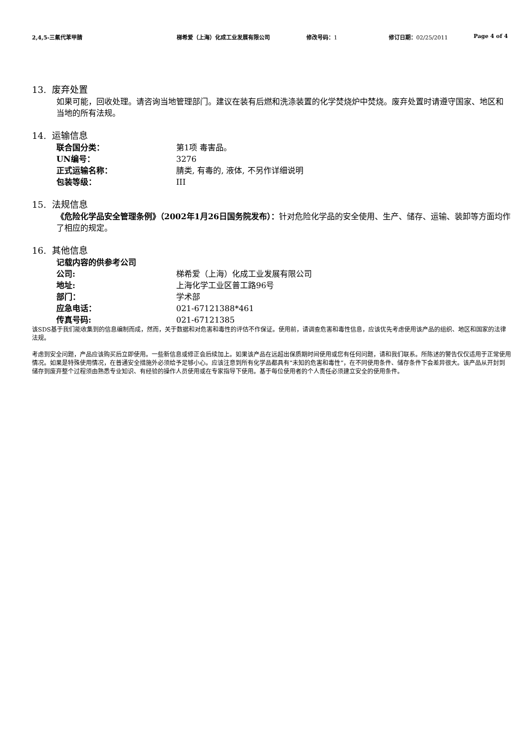2,4,5-三氟代苯甲腈 梯希爱（上海）化成工业发展有限公司 修改号码：1 修订日期：02/25/2011 Page 4 of 4
13. 废弃处置
如果可能，回收处理。请咨询当地管理部门。建议在装有后燃和洗涤装置的化学焚烧炉中焚烧。废弃处置时请遵守国家、地区和当地的所有法规。
14. 运输信息
联合国分类： 第1项 毒害品。
UN编号： 3276
正式运输名称： 腈类, 有毒的, 液体, 不另作详细说明
包装等级： III
15. 法规信息
《危险化学品安全管理条例》（2002年1月26日国务院发布）：针对危险化学品的安全使用、生产、储存、运输、装卸等方面均作了相应的规定。
16. 其他信息
记载内容的供参考公司
公司: 梯希爱（上海）化成工业发展有限公司
地址: 上海化学工业区普工路96号
部门： 学术部
应急电话： 021-67121388*461
传真号码: 021-67121385
该SDS基于我们能收集到的信息编制而成，然而，关于数据和对危害和毒性的评估不作保证。使用前，请调查危害和毒性信息，应该优先考虑使用该产品的组织、地区和国家的法律法规。
考虑到安全问题，产品应该购买后立即使用。一些新信息或修正会后续加上。如果该产品在远超出保质期时间使用或您有任何问题，请和我们联系。所陈述的警告仅仅适用于正常使用情况。如果是特殊使用情况，在普通安全措施外必须给予足够小心。应该注意到所有化学品都具有“未知的危害和毒性”，在不同使用条件、储存条件下会差异很大。该产品从开封到储存到废弃整个过程须由熟悉专业知识、有经验的操作人员使用或在专家指导下使用。基于每位使用者的个人责任必须建立安全的使用条件。